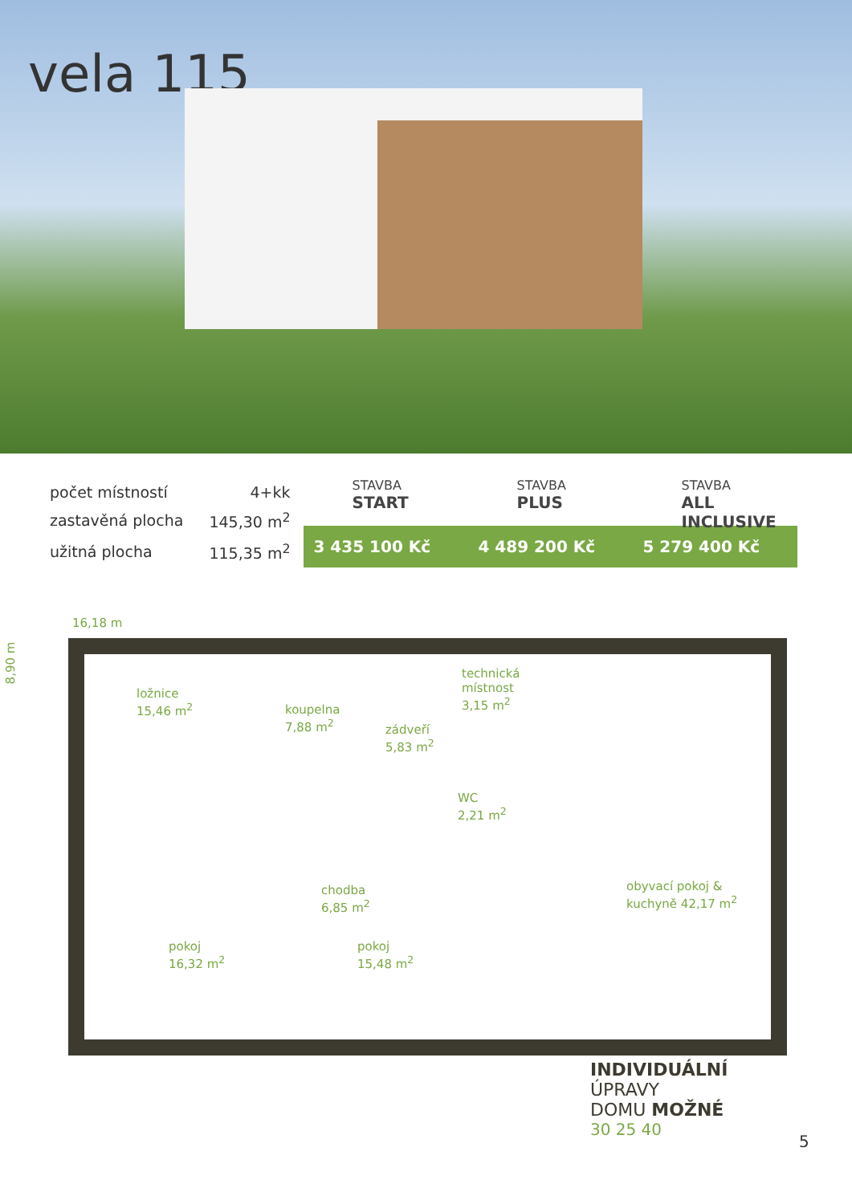vela 115
| počet místností | 4+kk |
| zastavěná plocha | 145,30 m<sup>2</sup> |
| užitná plocha | 115,35 m<sup>2</sup> |
STAVBA
START
STAVBA
PLUS
STAVBA
ALL INCLUSIVE
3 435 100 Kč 4 489 200 Kč 5 279 400 Kč
16,18 m 8,90 m
ložnice
15,46 m<sup>2</sup>
koupelna
7,88 m<sup>2</sup>
zádveří
5,83 m<sup>2</sup>
technická
místnost
3,15 m<sup>2</sup>
WC
2,21 m<sup>2</sup>
chodba
6,85 m<sup>2</sup>
obyvací pokoj &
kuchyně 42,17 m<sup>2</sup>
pokoj
16,32 m<sup>2</sup>
pokoj
15,48 m<sup>2</sup>
INDIVIDUÁLNÍ
ÚPRAVY
DOMU MOŽNÉ
30 25 40
5